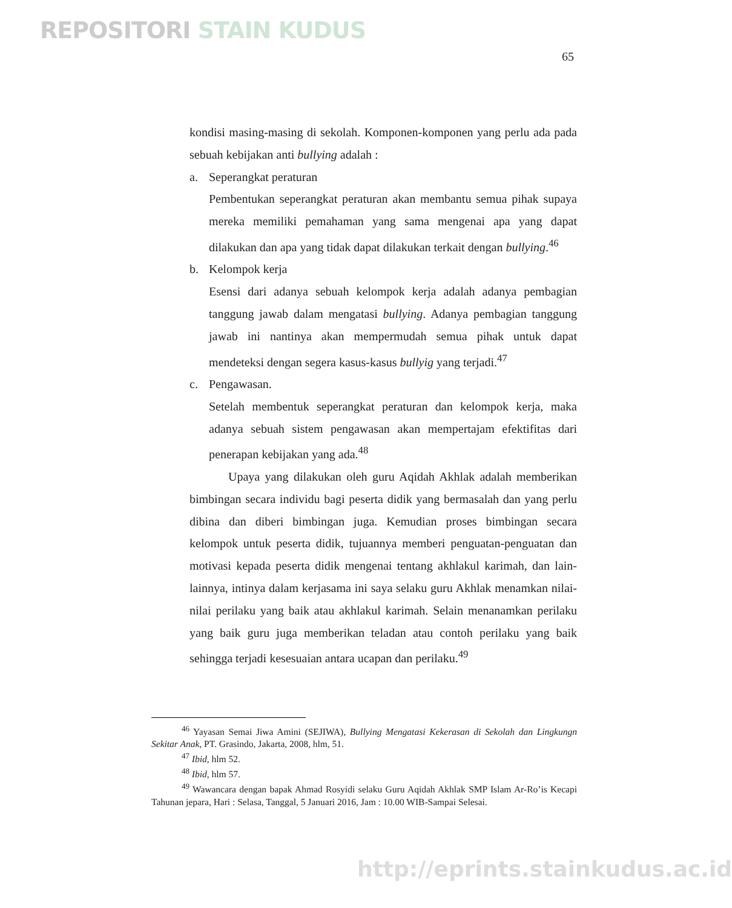REPOSITORI STAIN KUDUS
65
kondisi masing-masing di sekolah. Komponen-komponen yang perlu ada pada sebuah kebijakan anti bullying adalah :
a. Seperangkat peraturan
Pembentukan seperangkat peraturan akan membantu semua pihak supaya mereka memiliki pemahaman yang sama mengenai apa yang dapat dilakukan dan apa yang tidak dapat dilakukan terkait dengan bullying.<sup>46</sup>
b. Kelompok kerja
Esensi dari adanya sebuah kelompok kerja adalah adanya pembagian tanggung jawab dalam mengatasi bullying. Adanya pembagian tanggung jawab ini nantinya akan mempermudah semua pihak untuk dapat mendeteksi dengan segera kasus-kasus bullyig yang terjadi.<sup>47</sup>
c. Pengawasan.
Setelah membentuk seperangkat peraturan dan kelompok kerja, maka adanya sebuah sistem pengawasan akan mempertajam efektifitas dari penerapan kebijakan yang ada.<sup>48</sup>
Upaya yang dilakukan oleh guru Aqidah Akhlak adalah memberikan bimbingan secara individu bagi peserta didik yang bermasalah dan yang perlu dibina dan diberi bimbingan juga. Kemudian proses bimbingan secara kelompok untuk peserta didik, tujuannya memberi penguatan-penguatan dan motivasi kepada peserta didik mengenai tentang akhlakul karimah, dan lain-lainnya, intinya dalam kerjasama ini saya selaku guru Akhlak menamkan nilai-nilai perilaku yang baik atau akhlakul karimah. Selain menanamkan perilaku yang baik guru juga memberikan teladan atau contoh perilaku yang baik sehingga terjadi kesesuaian antara ucapan dan perilaku.<sup>49</sup>
<sup>46</sup> Yayasan Semai Jiwa Amini (SEJIWA), Bullying Mengatasi Kekerasan di Sekolah dan Lingkungn Sekitar Anak, PT. Grasindo, Jakarta, 2008, hlm, 51.
<sup>47</sup> Ibid, hlm 52.
<sup>48</sup> Ibid, hlm 57.
<sup>49</sup> Wawancara dengan bapak Ahmad Rosyidi selaku Guru Aqidah Akhlak SMP Islam Ar-Ro’is Kecapi Tahunan jepara, Hari : Selasa, Tanggal, 5 Januari 2016, Jam : 10.00 WIB-Sampai Selesai.
http://eprints.stainkudus.ac.id